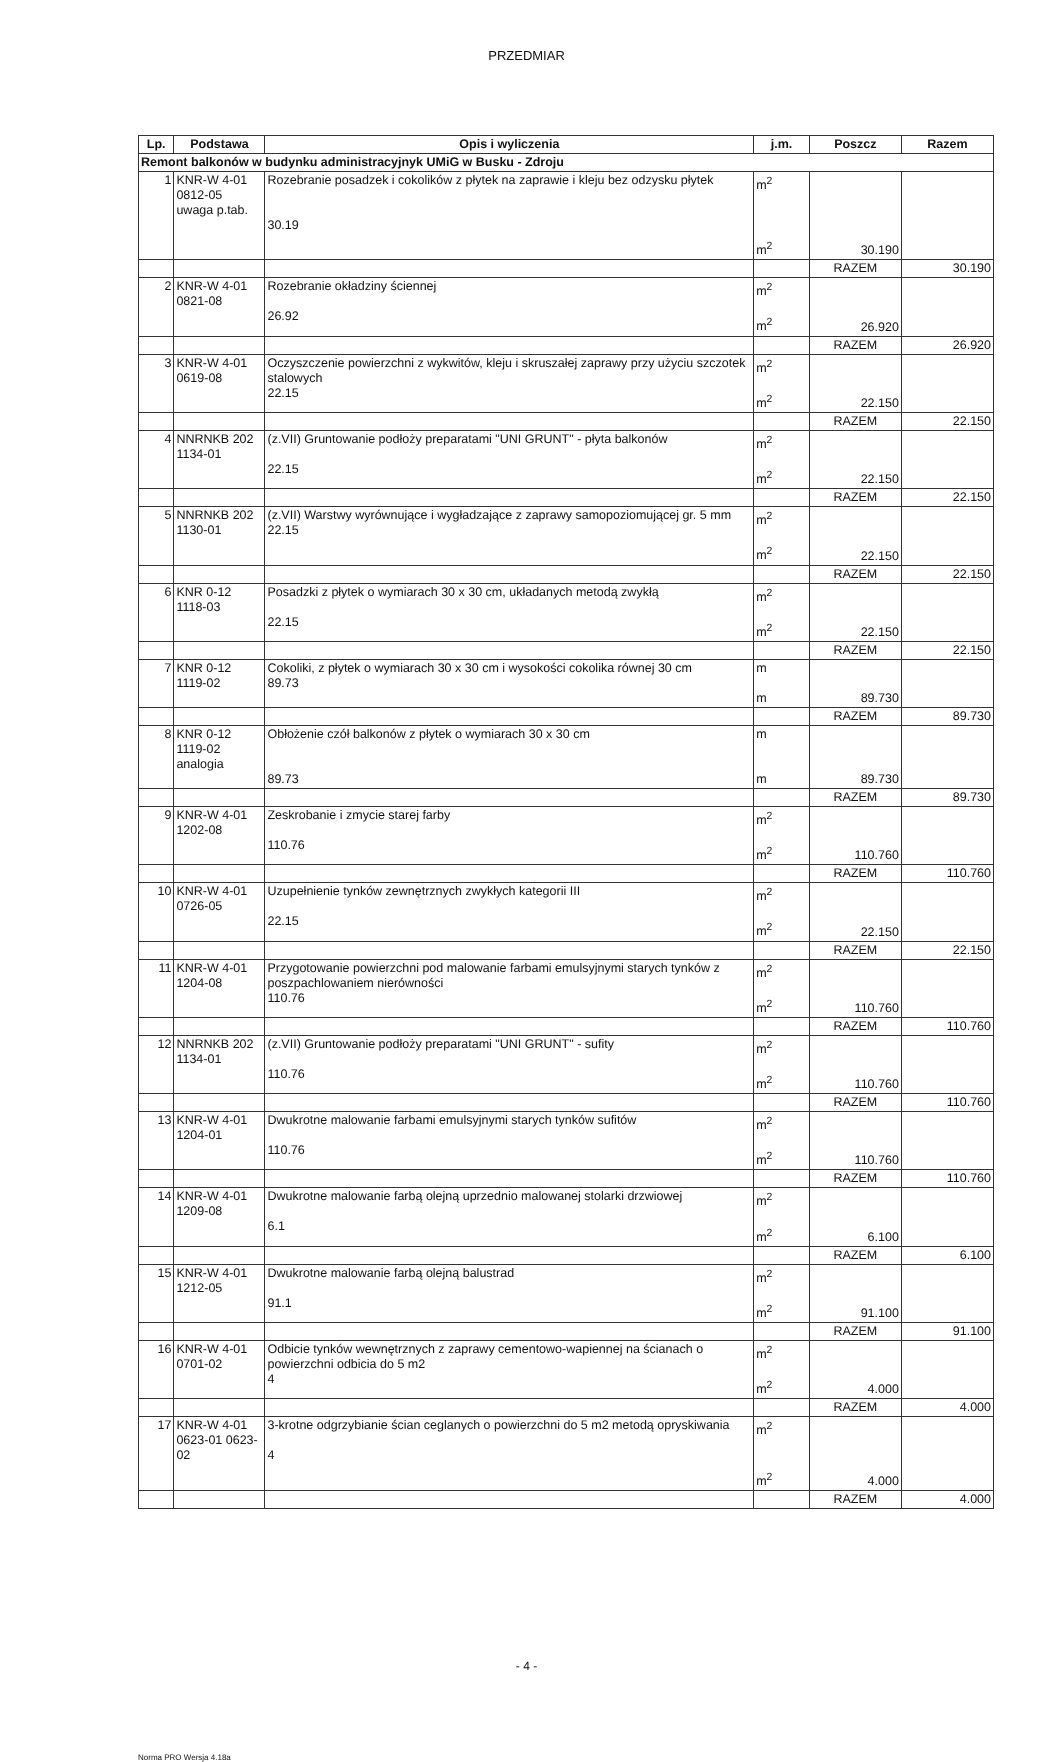PRZEDMIAR
| Lp. | Podstawa | Opis i wyliczenia | j.m. | Poszcz | Razem |
| --- | --- | --- | --- | --- | --- |
| Remont balkonów w budynku administracyjnyk UMiG w Busku - Zdroju | | | | | |
| 1 | KNR-W 4-01 0812-05 uwaga p.tab. | Rozebranie posadzek i cokolików z płytek na zaprawie i kleju bez odzysku płytek 30.19 | m<sup>2</sup> m<sup>2</sup> | 30.190 | |
| | | | | RAZEM | 30.190 |
| 2 | KNR-W 4-01 0821-08 | Rozebranie okładziny ściennej 26.92 | m<sup>2</sup> m<sup>2</sup> | 26.920 | |
| | | | | RAZEM | 26.920 |
| 3 | KNR-W 4-01 0619-08 | Oczyszczenie powierzchni z wykwitów, kleju i skruszałej zaprawy przy użyciu szczotek stalowych 22.15 | m<sup>2</sup> m<sup>2</sup> | 22.150 | |
| | | | | RAZEM | 22.150 |
| 4 | NNRNKB 202 1134-01 | (z.VII) Gruntowanie podłoży preparatami "UNI GRUNT" - płyta balkonów 22.15 | m<sup>2</sup> m<sup>2</sup> | 22.150 | |
| | | | | RAZEM | 22.150 |
| 5 | NNRNKB 202 1130-01 | (z.VII) Warstwy wyrównujące i wygładzające z zaprawy samopoziomującej gr. 5 mm 22.15 | m<sup>2</sup> m<sup>2</sup> | 22.150 | |
| | | | | RAZEM | 22.150 |
| 6 | KNR 0-12 1118-03 | Posadzki z płytek o wymiarach 30 x 30 cm, układanych metodą zwykłą 22.15 | m<sup>2</sup> m<sup>2</sup> | 22.150 | |
| | | | | RAZEM | 22.150 |
| 7 | KNR 0-12 1119-02 | Cokoliki, z płytek o wymiarach 30 x 30 cm i wysokości cokolika równej 30 cm 89.73 | m m | 89.730 | |
| | | | | RAZEM | 89.730 |
| 8 | KNR 0-12 1119-02 analogia | Obłożenie czół balkonów z płytek o wymiarach 30 x 30 cm 89.73 | m m | 89.730 | |
| | | | | RAZEM | 89.730 |
| 9 | KNR-W 4-01 1202-08 | Zeskrobanie i zmycie starej farby 110.76 | m<sup>2</sup> m<sup>2</sup> | 110.760 | |
| | | | | RAZEM | 110.760 |
| 10 | KNR-W 4-01 0726-05 | Uzupełnienie tynków zewnętrznych zwykłych kategorii III 22.15 | m<sup>2</sup> m<sup>2</sup> | 22.150 | |
| | | | | RAZEM | 22.150 |
| 11 | KNR-W 4-01 1204-08 | Przygotowanie powierzchni pod malowanie farbami emulsyjnymi starych tynków z poszpachlowaniem nierówności 110.76 | m<sup>2</sup> m<sup>2</sup> | 110.760 | |
| | | | | RAZEM | 110.760 |
| 12 | NNRNKB 202 1134-01 | (z.VII) Gruntowanie podłoży preparatami "UNI GRUNT" - sufity 110.76 | m<sup>2</sup> m<sup>2</sup> | 110.760 | |
| | | | | RAZEM | 110.760 |
| 13 | KNR-W 4-01 1204-01 | Dwukrotne malowanie farbami emulsyjnymi starych tynków sufitów 110.76 | m<sup>2</sup> m<sup>2</sup> | 110.760 | |
| | | | | RAZEM | 110.760 |
| 14 | KNR-W 4-01 1209-08 | Dwukrotne malowanie farbą olejną uprzednio malowanej stolarki drzwiowej 6.1 | m<sup>2</sup> m<sup>2</sup> | 6.100 | |
| | | | | RAZEM | 6.100 |
| 15 | KNR-W 4-01 1212-05 | Dwukrotne malowanie farbą olejną balustrad 91.1 | m<sup>2</sup> m<sup>2</sup> | 91.100 | |
| | | | | RAZEM | 91.100 |
| 16 | KNR-W 4-01 0701-02 | Odbicie tynków wewnętrznych z zaprawy cementowo-wapiennej na ścianach o powierzchni odbicia do 5 m2 4 | m<sup>2</sup> m<sup>2</sup> | 4.000 | |
| | | | | RAZEM | 4.000 |
| 17 | KNR-W 4-01 0623-01 0623-02 | 3-krotne odgrzybianie ścian ceglanych o powierzchni do 5 m2 metodą opryskiwania 4 | m<sup>2</sup> m<sup>2</sup> | 4.000 | |
| | | | | RAZEM | 4.000 |
- 4 -
Norma PRO Wersja 4.18a